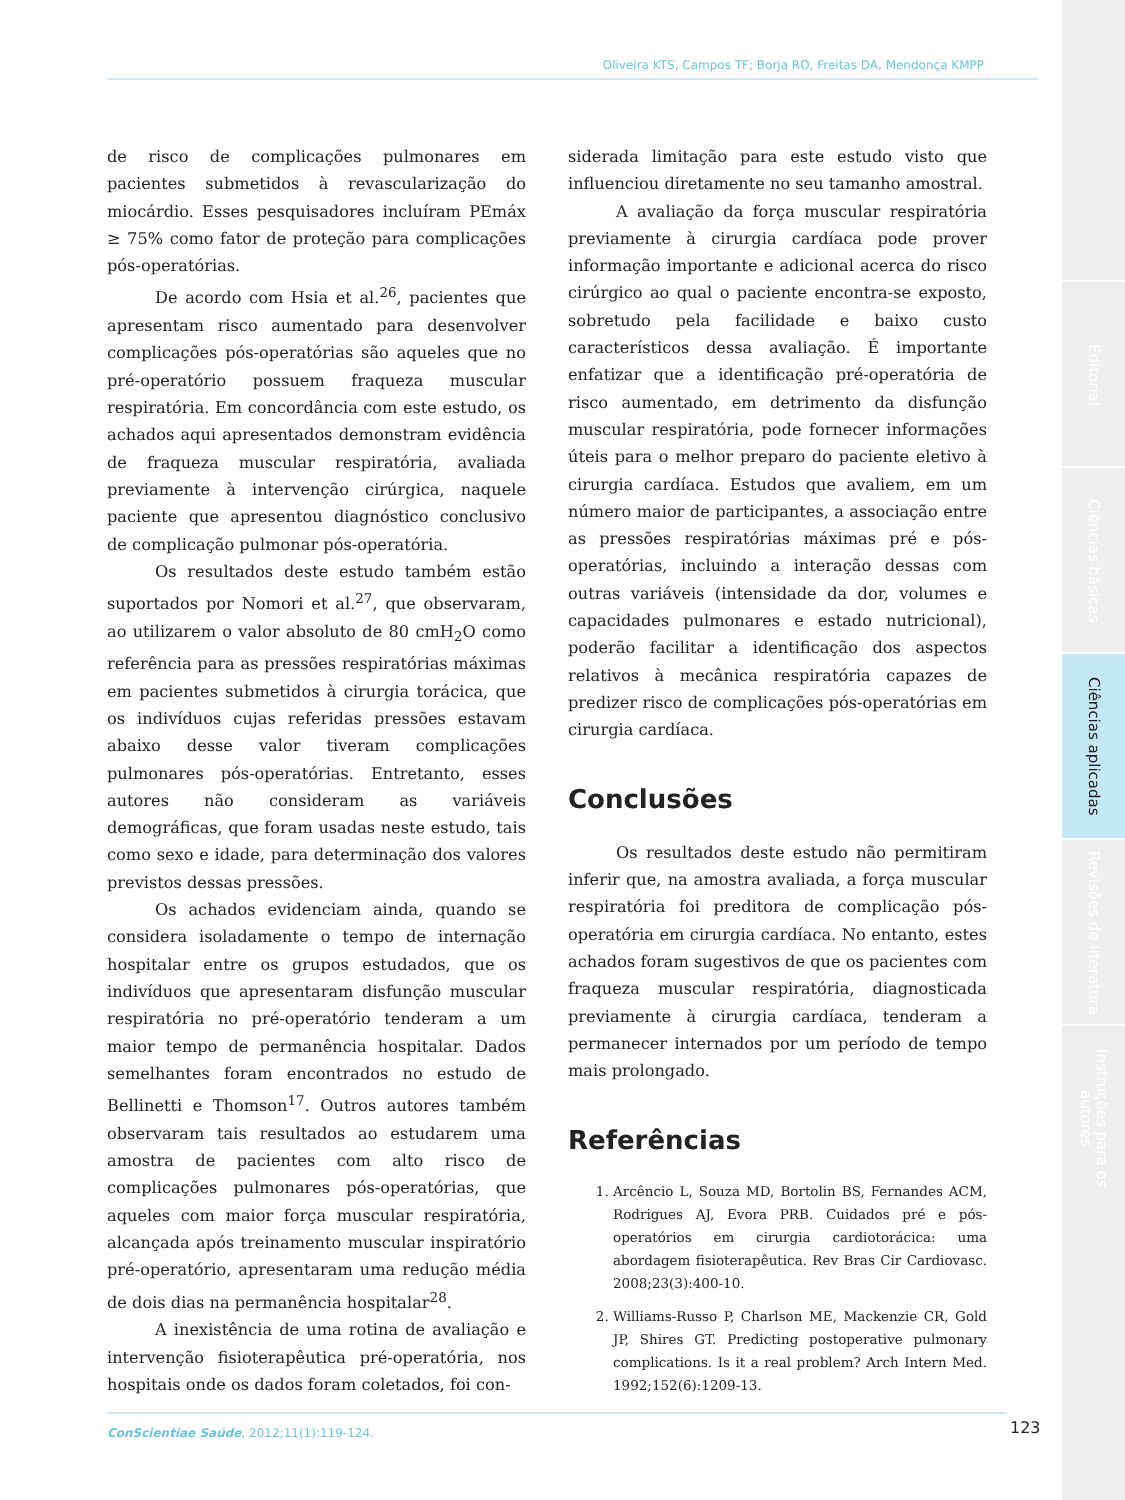Editorial
Ciências básicas
Ciências aplicadas
Revisões de literatura
Instruções para os autores
Oliveira KTS, Campos TF; Borja RO, Freitas DA, Mendonça KMPP
de risco de complicações pulmonares em pacientes submetidos à revascularização do miocárdio. Esses pesquisadores incluíram PEmáx ≥ 75% como fator de proteção para complicações pós-operatórias.
De acordo com Hsia et al.<sup>26</sup>, pacientes que apresentam risco aumentado para desenvolver complicações pós-operatórias são aqueles que no pré-operatório possuem fraqueza muscular respiratória. Em concordância com este estudo, os achados aqui apresentados demonstram evidência de fraqueza muscular respiratória, avaliada previamente à intervenção cirúrgica, naquele paciente que apresentou diagnóstico conclusivo de complicação pulmonar pós-operatória.
Os resultados deste estudo também estão suportados por Nomori et al.<sup>27</sup>, que observaram, ao utilizarem o valor absoluto de 80 cmH<sub>2</sub>O como referência para as pressões respiratórias máximas em pacientes submetidos à cirurgia torácica, que os indivíduos cujas referidas pressões estavam abaixo desse valor tiveram complicações pulmonares pós-operatórias. Entretanto, esses autores não consideram as variáveis demográficas, que foram usadas neste estudo, tais como sexo e idade, para determinação dos valores previstos dessas pressões.
Os achados evidenciam ainda, quando se considera isoladamente o tempo de internação hospitalar entre os grupos estudados, que os indivíduos que apresentaram disfunção muscular respiratória no pré-operatório tenderam a um maior tempo de permanência hospitalar. Dados semelhantes foram encontrados no estudo de Bellinetti e Thomson<sup>17</sup>. Outros autores também observaram tais resultados ao estudarem uma amostra de pacientes com alto risco de complicações pulmonares pós-operatórias, que aqueles com maior força muscular respiratória, alcançada após treinamento muscular inspiratório pré-operatório, apresentaram uma redução média de dois dias na permanência hospitalar<sup>28</sup>.
A inexistência de uma rotina de avaliação e intervenção fisioterapêutica pré-operatória, nos hospitais onde os dados foram coletados, foi con-
siderada limitação para este estudo visto que influenciou diretamente no seu tamanho amostral.
A avaliação da força muscular respiratória previamente à cirurgia cardíaca pode prover informação importante e adicional acerca do risco cirúrgico ao qual o paciente encontra-se exposto, sobretudo pela facilidade e baixo custo característicos dessa avaliação. É importante enfatizar que a identificação pré-operatória de risco aumentado, em detrimento da disfunção muscular respiratória, pode fornecer informações úteis para o melhor preparo do paciente eletivo à cirurgia cardíaca. Estudos que avaliem, em um número maior de participantes, a associação entre as pressões respiratórias máximas pré e pós-operatórias, incluindo a interação dessas com outras variáveis (intensidade da dor, volumes e capacidades pulmonares e estado nutricional), poderão facilitar a identificação dos aspectos relativos à mecânica respiratória capazes de predizer risco de complicações pós-operatórias em cirurgia cardíaca.
Conclusões
Os resultados deste estudo não permitiram inferir que, na amostra avaliada, a força muscular respiratória foi preditora de complicação pós-operatória em cirurgia cardíaca. No entanto, estes achados foram sugestivos de que os pacientes com fraqueza muscular respiratória, diagnosticada previamente à cirurgia cardíaca, tenderam a permanecer internados por um período de tempo mais prolongado.
Referências
1. Arcêncio L, Souza MD, Bortolin BS, Fernandes ACM, Rodrigues AJ, Evora PRB. Cuidados pré e pós-operatórios em cirurgia cardiotorácica: uma abordagem fisioterapêutica. Rev Bras Cir Cardiovasc. 2008;23(3):400-10.
2. Williams-Russo P, Charlson ME, Mackenzie CR, Gold JP, Shires GT. Predicting postoperative pulmonary complications. Is it a real problem? Arch Intern Med. 1992;152(6):1209-13.
ConScientiae Saúde, 2012;11(1):119-124. 123